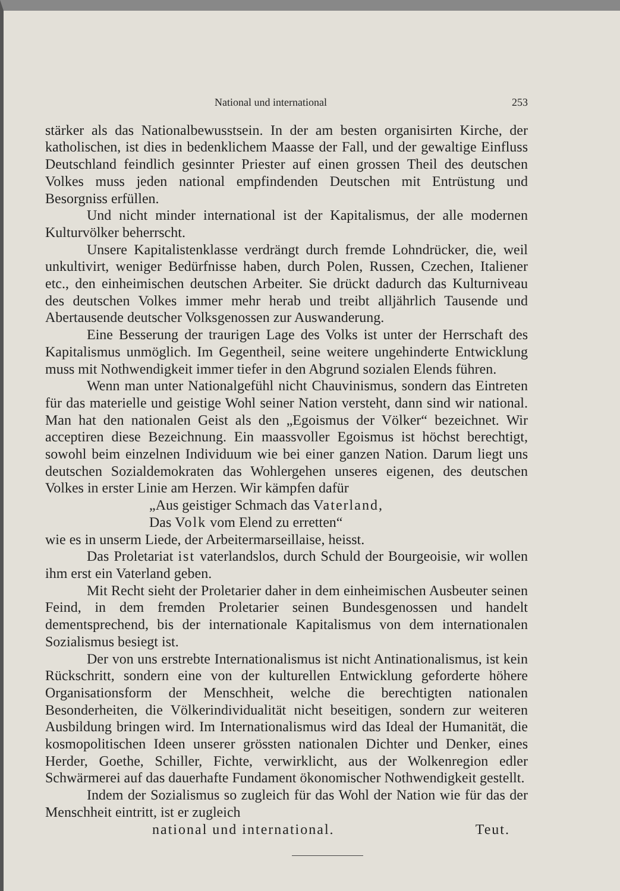National und international 253
stärker als das Nationalbewusstsein. In der am besten organisirten Kirche, der katholischen, ist dies in bedenklichem Maasse der Fall, und der gewaltige Einfluss Deutschland feindlich gesinnter Priester auf einen grossen Theil des deutschen Volkes muss jeden national empfindenden Deutschen mit Entrüstung und Besorgniss erfüllen.
Und nicht minder international ist der Kapitalismus, der alle modernen Kulturvölker beherrscht.
Unsere Kapitalistenklasse verdrängt durch fremde Lohndrücker, die, weil unkultivirt, weniger Bedürfnisse haben, durch Polen, Russen, Czechen, Italiener etc., den einheimischen deutschen Arbeiter. Sie drückt dadurch das Kulturniveau des deutschen Volkes immer mehr herab und treibt alljährlich Tausende und Abertausende deutscher Volksgenossen zur Auswanderung.
Eine Besserung der traurigen Lage des Volks ist unter der Herrschaft des Kapitalismus unmöglich. Im Gegentheil, seine weitere ungehinderte Entwicklung muss mit Nothwendigkeit immer tiefer in den Abgrund sozialen Elends führen.
Wenn man unter Nationalgefühl nicht Chauvinismus, sondern das Eintreten für das materielle und geistige Wohl seiner Nation versteht, dann sind wir national. Man hat den nationalen Geist als den „Egoismus der Völker“ bezeichnet. Wir acceptiren diese Bezeichnung. Ein maassvoller Egoismus ist höchst berechtigt, sowohl beim einzelnen Individuum wie bei einer ganzen Nation. Darum liegt uns deutschen Sozialdemokraten das Wohlergehen unseres eigenen, des deutschen Volkes in erster Linie am Herzen. Wir kämpfen dafür
„Aus geistiger Schmach das Vaterland,
Das Volk vom Elend zu erretten“
wie es in unserm Liede, der Arbeitermarseillaise, heisst.
Das Proletariat ist vaterlandslos, durch Schuld der Bourgeoisie, wir wollen ihm erst ein Vaterland geben.
Mit Recht sieht der Proletarier daher in dem einheimischen Ausbeuter seinen Feind, in dem fremden Proletarier seinen Bundesgenossen und handelt dementsprechend, bis der internationale Kapitalismus von dem internationalen Sozialismus besiegt ist.
Der von uns erstrebte Internationalismus ist nicht Antinationalismus, ist kein Rückschritt, sondern eine von der kulturellen Entwicklung geforderte höhere Organisationsform der Menschheit, welche die berechtigten nationalen Besonderheiten, die Völkerindividualität nicht beseitigen, sondern zur weiteren Ausbildung bringen wird. Im Internationalismus wird das Ideal der Humanität, die kosmopolitischen Ideen unserer grössten nationalen Dichter und Denker, eines Herder, Goethe, Schiller, Fichte, verwirklicht, aus der Wolkenregion edler Schwärmerei auf das dauerhafte Fundament ökonomischer Nothwendigkeit gestellt.
Indem der Sozialismus so zugleich für das Wohl der Nation wie für das der Menschheit eintritt, ist er zugleich
national und international. Teut.